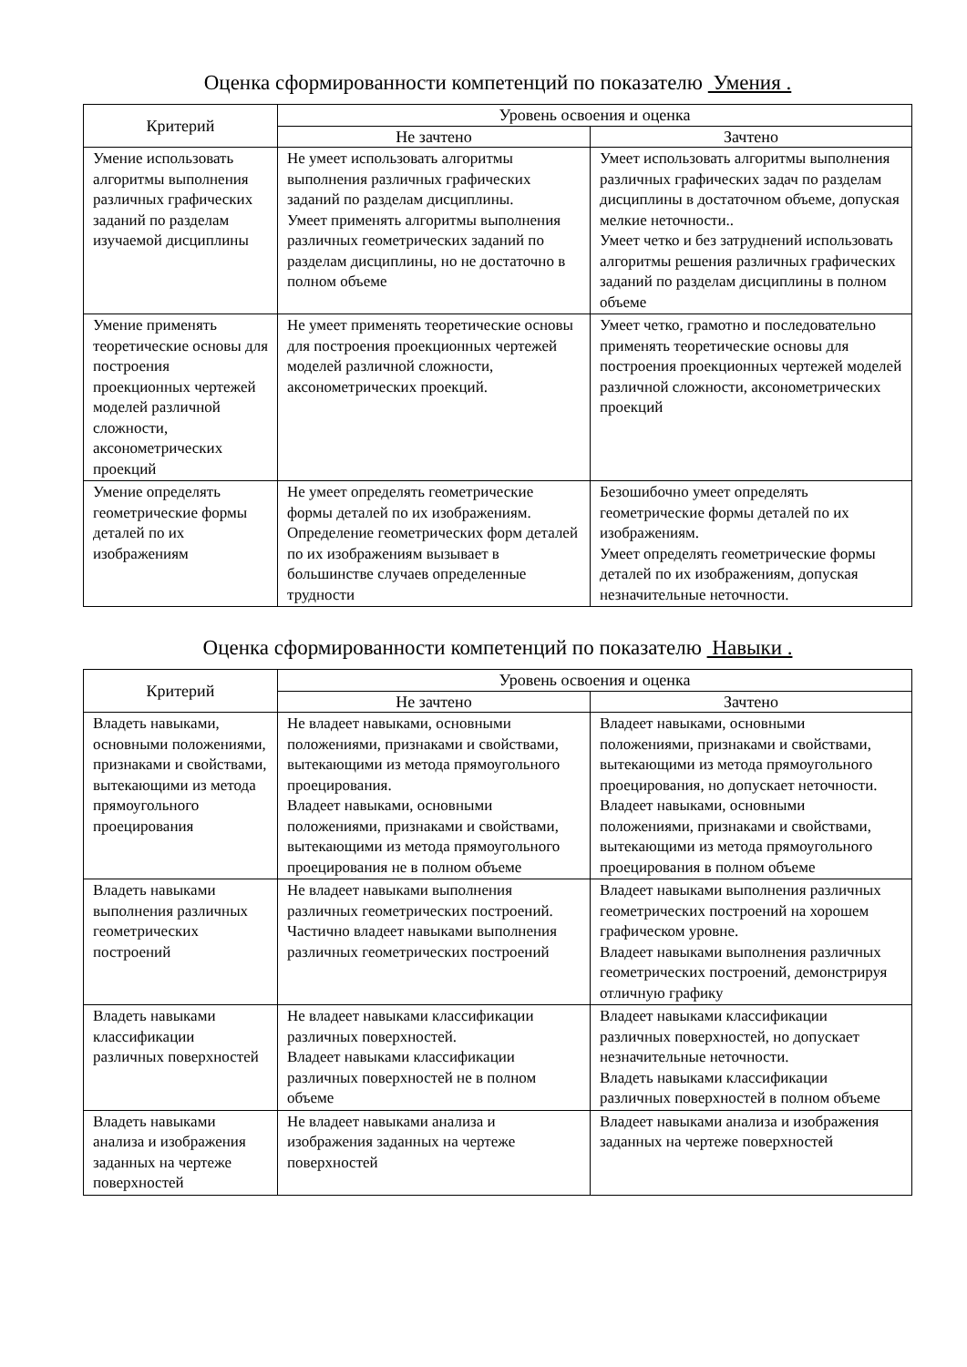Оценка сформированности компетенций по показателю Умения .
| Критерий | Уровень освоения и оценка | |
| --- | --- | --- |
| | Не зачтено | Зачтено |
| Умение использовать алгоритмы выполнения различных графических заданий по разделам изучаемой дисциплины | Не умеет использовать алгоритмы выполнения различных графических заданий по разделам дисциплины. Умеет применять алгоритмы выполнения различных геометрических заданий по разделам дисциплины, но не достаточно в полном объеме | Умеет использовать алгоритмы выполнения различных графических задач по разделам дисциплины в достаточном объеме, допуская мелкие неточности.. Умеет четко и без затруднений использовать алгоритмы решения различных графических заданий по разделам дисциплины в полном объеме |
| Умение применять теоретические основы для построения проекционных чертежей моделей различной сложности, аксонометрических проекций | Не умеет применять теоретические основы для построения проекционных чертежей моделей различной сложности, аксонометрических проекций. | Умеет четко, грамотно и последовательно применять теоретические основы для построения проекционных чертежей моделей различной сложности, аксонометрических проекций |
| Умение определять геометрические формы деталей по их изображениям | Не умеет определять геометрические формы деталей по их изображениям. Определение геометрических форм деталей по их изображениям вызывает в большинстве случаев определенные трудности | Безошибочно умеет определять геометрические формы деталей по их изображениям. Умеет определять геометрические формы деталей по их изображениям, допуская незначительные неточности. |
Оценка сформированности компетенций по показателю Навыки .
| Критерий | Уровень освоения и оценка | |
| --- | --- | --- |
| | Не зачтено | Зачтено |
| Владеть навыками, основными положениями, признаками и свойствами, вытекающими из метода прямоугольного проецирования | Не владеет навыками, основными положениями, признаками и свойствами, вытекающими из метода прямоугольного проецирования. Владеет навыками, основными положениями, признаками и свойствами, вытекающими из метода прямоугольного проецирования не в полном объеме | Владеет навыками, основными положениями, признаками и свойствами, вытекающими из метода прямоугольного проецирования, но допускает неточности. Владеет навыками, основными положениями, признаками и свойствами, вытекающими из метода прямоугольного проецирования в полном объеме |
| Владеть навыками выполнения различных геометрических построений | Не владеет навыками выполнения различных геометрических построений. Частично владеет навыками выполнения различных геометрических построений | Владеет навыками выполнения различных геометрических построений на хорошем графическом уровне. Владеет навыками выполнения различных геометрических построений, демонстрируя отличную графику |
| Владеть навыками классификации различных поверхностей | Не владеет навыками классификации различных поверхностей. Владеет навыками классификации различных поверхностей не в полном объеме | Владеет навыками классификации различных поверхностей, но допускает незначительные неточности. Владеть навыками классификации различных поверхностей в полном объеме |
| Владеть навыками анализа и изображения заданных на чертеже поверхностей | Не владеет навыками анализа и изображения заданных на чертеже поверхностей | Владеет навыками анализа и изображения заданных на чертеже поверхностей |